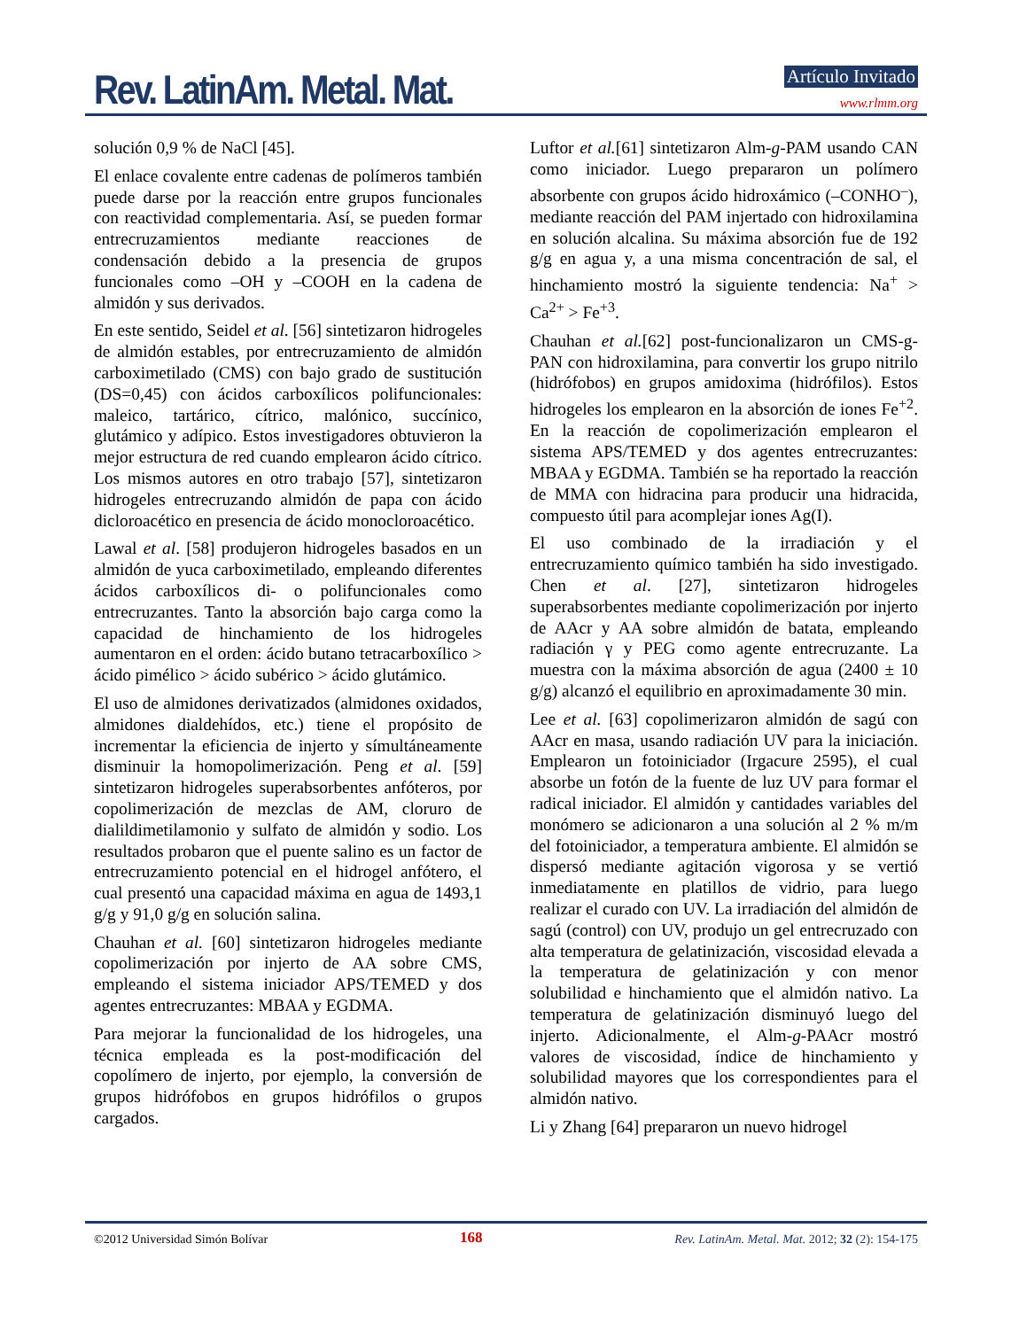Rev. LatinAm. Metal. Mat. Artículo Invitado
www.rlmm.org
solución 0,9 % de NaCl [45].
El enlace covalente entre cadenas de polímeros también puede darse por la reacción entre grupos funcionales con reactividad complementaria. Así, se pueden formar entrecruzamientos mediante reacciones de condensación debido a la presencia de grupos funcionales como –OH y –COOH en la cadena de almidón y sus derivados.
En este sentido, Seidel et al. [56] sintetizaron hidrogeles de almidón estables, por entrecruzamiento de almidón carboximetilado (CMS) con bajo grado de sustitución (DS=0,45) con ácidos carboxílicos polifuncionales: maleico, tartárico, cítrico, malónico, succínico, glutámico y adípico. Estos investigadores obtuvieron la mejor estructura de red cuando emplearon ácido cítrico. Los mismos autores en otro trabajo [57], sintetizaron hidrogeles entrecruzando almidón de papa con ácido dicloroacético en presencia de ácido monocloroacético.
Lawal et al. [58] produjeron hidrogeles basados en un almidón de yuca carboximetilado, empleando diferentes ácidos carboxílicos di- o polifuncionales como entrecruzantes. Tanto la absorción bajo carga como la capacidad de hinchamiento de los hidrogeles aumentaron en el orden: ácido butano tetracarboxílico > ácido pimélico > ácido subérico > ácido glutámico.
El uso de almidones derivatizados (almidones oxidados, almidones dialdehídos, etc.) tiene el propósito de incrementar la eficiencia de injerto y símultáneamente disminuir la homopolimerización. Peng et al. [59] sintetizaron hidrogeles superabsorbentes anfóteros, por copolimerización de mezclas de AM, cloruro de dialildimetilamonio y sulfato de almidón y sodio. Los resultados probaron que el puente salino es un factor de entrecruzamiento potencial en el hidrogel anfótero, el cual presentó una capacidad máxima en agua de 1493,1 g/g y 91,0 g/g en solución salina.
Chauhan et al. [60] sintetizaron hidrogeles mediante copolimerización por injerto de AA sobre CMS, empleando el sistema iniciador APS/TEMED y dos agentes entrecruzantes: MBAA y EGDMA.
Para mejorar la funcionalidad de los hidrogeles, una técnica empleada es la post-modificación del copolímero de injerto, por ejemplo, la conversión de grupos hidrófobos en grupos hidrófilos o grupos cargados.
Luftor et al.[61] sintetizaron Alm-g-PAM usando CAN como iniciador. Luego prepararon un polímero absorbente con grupos ácido hidroxámico (–CONHO<sup>–</sup>), mediante reacción del PAM injertado con hidroxilamina en solución alcalina. Su máxima absorción fue de 192 g/g en agua y, a una misma concentración de sal, el hinchamiento mostró la siguiente tendencia: Na<sup>+</sup> > Ca<sup>2+</sup> > Fe<sup>+3</sup>.
Chauhan et al.[62] post-funcionalizaron un CMS-g-PAN con hidroxilamina, para convertir los grupo nitrilo (hidrófobos) en grupos amidoxima (hidrófilos). Estos hidrogeles los emplearon en la absorción de iones Fe<sup>+2</sup>. En la reacción de copolimerización emplearon el sistema APS/TEMED y dos agentes entrecruzantes: MBAA y EGDMA. También se ha reportado la reacción de MMA con hidracina para producir una hidracida, compuesto útil para acomplejar iones Ag(I).
El uso combinado de la irradiación y el entrecruzamiento químico también ha sido investigado. Chen et al. [27], sintetizaron hidrogeles superabsorbentes mediante copolimerización por injerto de AAcr y AA sobre almidón de batata, empleando radiación γ y PEG como agente entrecruzante. La muestra con la máxima absorción de agua (2400 ± 10 g/g) alcanzó el equilibrio en aproximadamente 30 min.
Lee et al. [63] copolimerizaron almidón de sagú con AAcr en masa, usando radiación UV para la iniciación. Emplearon un fotoiniciador (Irgacure 2595), el cual absorbe un fotón de la fuente de luz UV para formar el radical iniciador. El almidón y cantidades variables del monómero se adicionaron a una solución al 2 % m/m del fotoiniciador, a temperatura ambiente. El almidón se dispersó mediante agitación vigorosa y se vertió inmediatamente en platillos de vidrio, para luego realizar el curado con UV. La irradiación del almidón de sagú (control) con UV, produjo un gel entrecruzado con alta temperatura de gelatinización, viscosidad elevada a la temperatura de gelatinización y con menor solubilidad e hinchamiento que el almidón nativo. La temperatura de gelatinización disminuyó luego del injerto. Adicionalmente, el Alm-g-PAAcr mostró valores de viscosidad, índice de hinchamiento y solubilidad mayores que los correspondientes para el almidón nativo.
Li y Zhang [64] prepararon un nuevo hidrogel
©2012 Universidad Simón Bolívar 168 Rev. LatinAm. Metal. Mat. 2012; 32 (2): 154-175